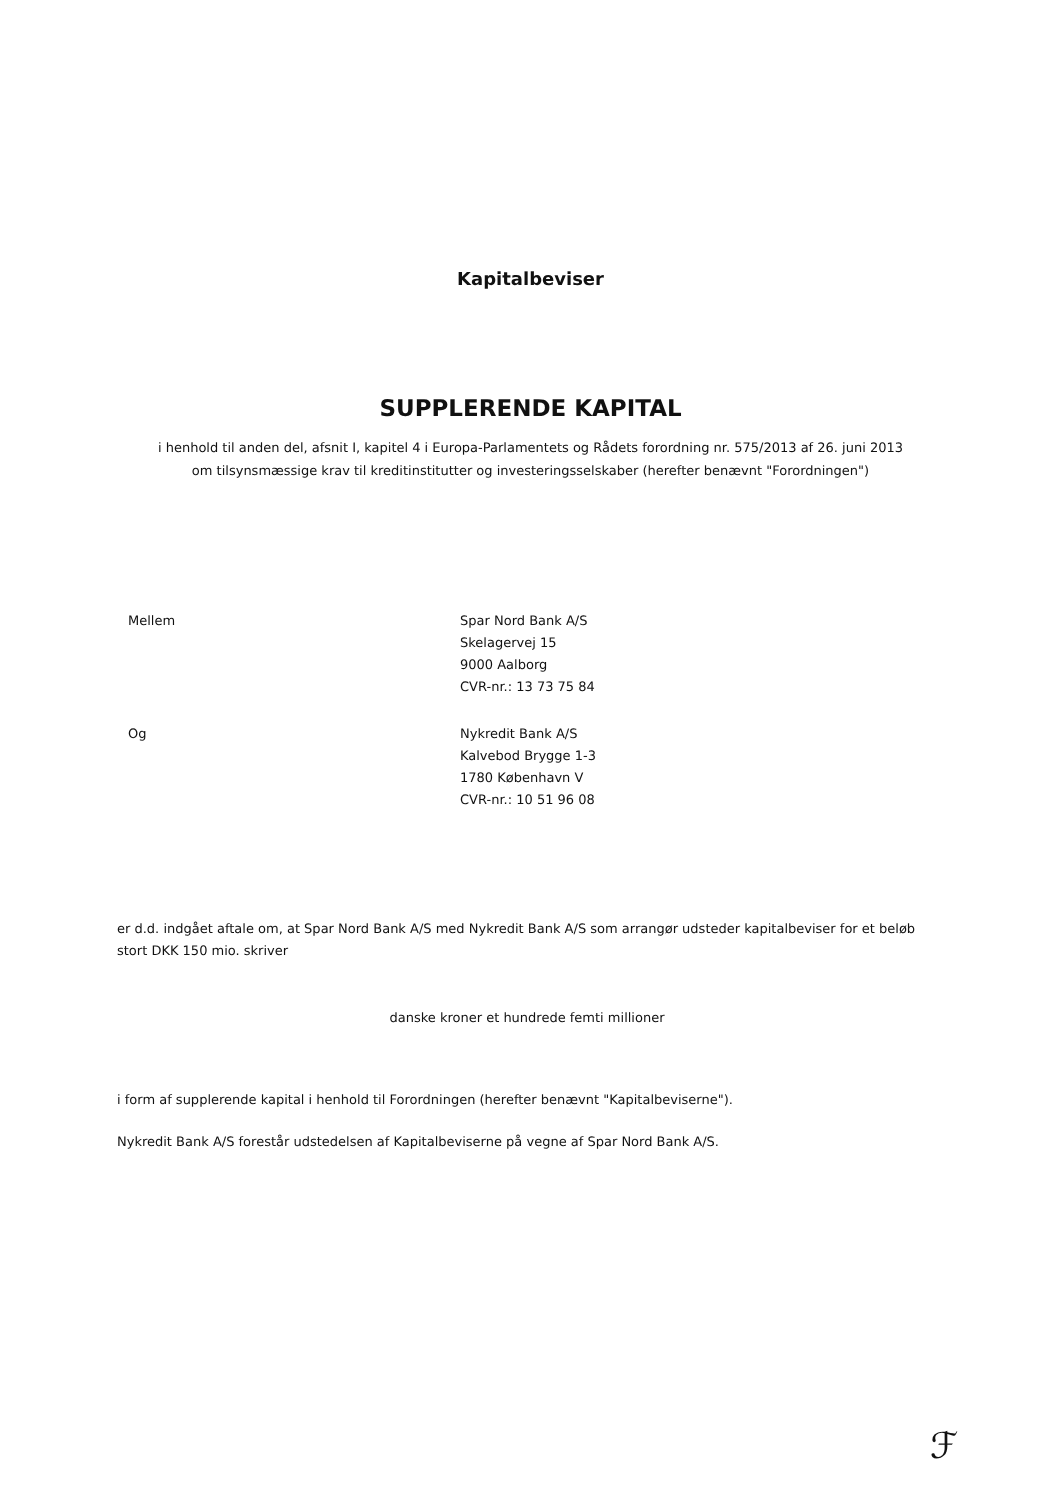Kapitalbeviser
SUPPLERENDE KAPITAL
i henhold til anden del, afsnit I, kapitel 4 i Europa-Parlamentets og Rådets forordning nr. 575/2013 af 26. juni 2013
om tilsynsmæssige krav til kreditinstitutter og investeringsselskaber (herefter benævnt "Forordningen")
Mellem Spar Nord Bank A/S
Skelagervej 15
9000 Aalborg
CVR-nr.: 13 73 75 84
Og Nykredit Bank A/S
Kalvebod Brygge 1-3
1780 København V
CVR-nr.: 10 51 96 08
er d.d. indgået aftale om, at Spar Nord Bank A/S med Nykredit Bank A/S som arrangør udsteder kapitalbeviser for et beløb stort DKK 150 mio. skriver
danske kroner et hundrede femti millioner
i form af supplerende kapital i henhold til Forordningen (herefter benævnt "Kapitalbeviserne").
Nykredit Bank A/S forestår udstedelsen af Kapitalbeviserne på vegne af Spar Nord Bank A/S.
ℱ